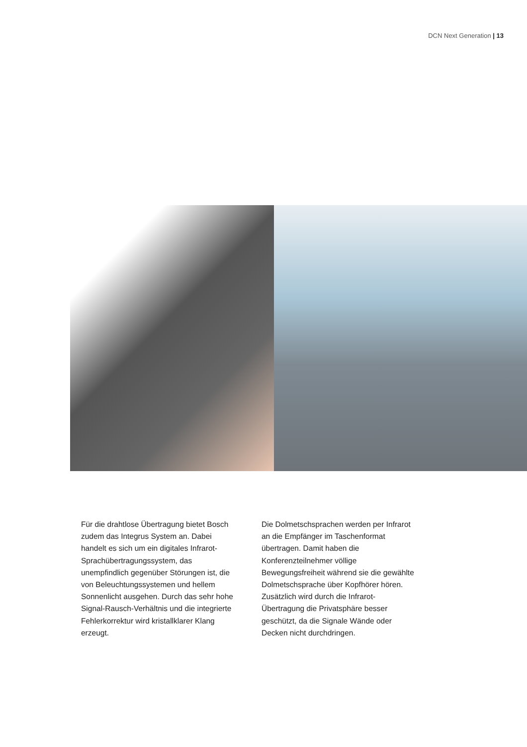DCN Next Generation | 13
Für die drahtlose Übertragung bietet Bosch zudem das Integrus System an. Dabei handelt es sich um ein digitales Infrarot-Sprachübertragungssystem, das unempfindlich gegenüber Störungen ist, die von Beleuchtungssystemen und hellem Sonnenlicht ausgehen. Durch das sehr hohe Signal-Rausch-Verhältnis und die integrierte Fehlerkorrektur wird kristallklarer Klang erzeugt.
Die Dolmetschsprachen werden per Infrarot an die Empfänger im Taschenformat übertragen. Damit haben die Konferenzteilnehmer völlige Bewegungsfreiheit während sie die gewählte Dolmetschsprache über Kopfhörer hören. Zusätzlich wird durch die Infrarot-Übertragung die Privatsphäre besser geschützt, da die Signale Wände oder Decken nicht durchdringen.